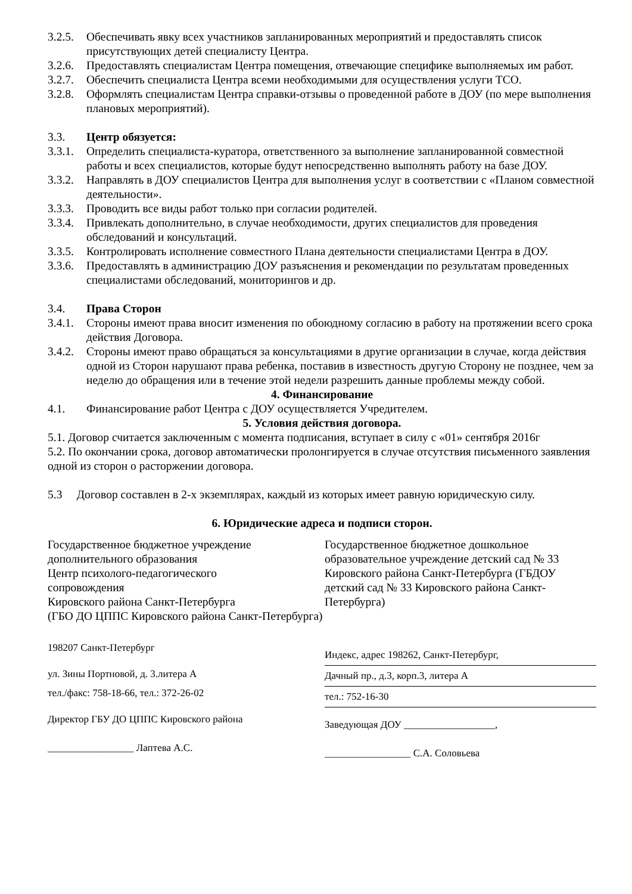3.2.5.
Обеспечивать явку всех участников запланированных мероприятий и предоставлять список присутствующих детей специалисту Центра.
3.2.6.
Предоставлять специалистам Центра помещения, отвечающие специфике выполняемых им работ.
3.2.7.
Обеспечить специалиста Центра всеми необходимыми для осуществления услуги ТСО.
3.2.8.
Оформлять специалистам Центра справки-отзывы о проведенной работе в ДОУ (по мере выполнения плановых мероприятий).
3.3. Центр обязуется:
3.3.1.
Определить специалиста-куратора, ответственного за выполнение запланированной совместной работы и всех специалистов, которые будут непосредственно выполнять работу на базе ДОУ.
3.3.2.
Направлять в ДОУ специалистов Центра для выполнения услуг в соответствии с «Планом совместной деятельности».
3.3.3.
Проводить все виды работ только при согласии родителей.
3.3.4.
Привлекать дополнительно, в случае необходимости, других специалистов для проведения обследований и консультаций.
3.3.5.
Контролировать исполнение совместного Плана деятельности специалистами Центра в ДОУ.
3.3.6.
Предоставлять в администрацию ДОУ разъяснения и рекомендации по результатам проведенных специалистами обследований, мониторингов и др.
3.4. Права Сторон
3.4.1.
Стороны имеют права вносит изменения по обоюдному согласию в работу на протяжении всего срока действия Договора.
3.4.2.
Стороны имеют право обращаться за консультациями в другие организации в случае, когда действия одной из Сторон нарушают права ребенка, поставив в известность другую Сторону не позднее, чем за неделю до обращения или в течение этой недели разрешить данные проблемы между собой.
4. Финансирование
4.1. Финансирование работ Центра с ДОУ осуществляется Учредителем.
5. Условия действия договора.
5.1. Договор считается заключенным с момента подписания, вступает в силу с «01» сентября 2016г
5.2. По окончании срока, договор автоматически пролонгируется в случае отсутствия письменного заявления одной из сторон о расторжении договора.
5.3 Договор составлен в 2-х экземплярах, каждый из которых имеет равную юридическую силу.
6. Юридические адреса и подписи сторон.
Государственное бюджетное учреждение
дополнительного образования
Центр психолого-педагогического
сопровождения
Кировского района Санкт-Петербурга
(ГБО ДО ЦППС Кировского района Санкт-Петербурга)
198207 Санкт-Петербург
ул. Зины Портновой, д. 3.литера А
тел./факс: 758-18-66, тел.: 372-26-02
Директор ГБУ ДО ЦППС Кировского района
_________________ Лаптева А.С.
Государственное бюджетное дошкольное образовательное учреждение детский сад № 33 Кировского района Санкт-Петербурга (ГБДОУ детский сад № 33 Кировского района Санкт-Петербурга)
Индекс, адрес 198262, Санкт-Петербург,
Дачный пр., д.3, корп.3, литера А
тел.: 752-16-30
Заведующая ДОУ __________________,
_________________ С.А. Соловьева